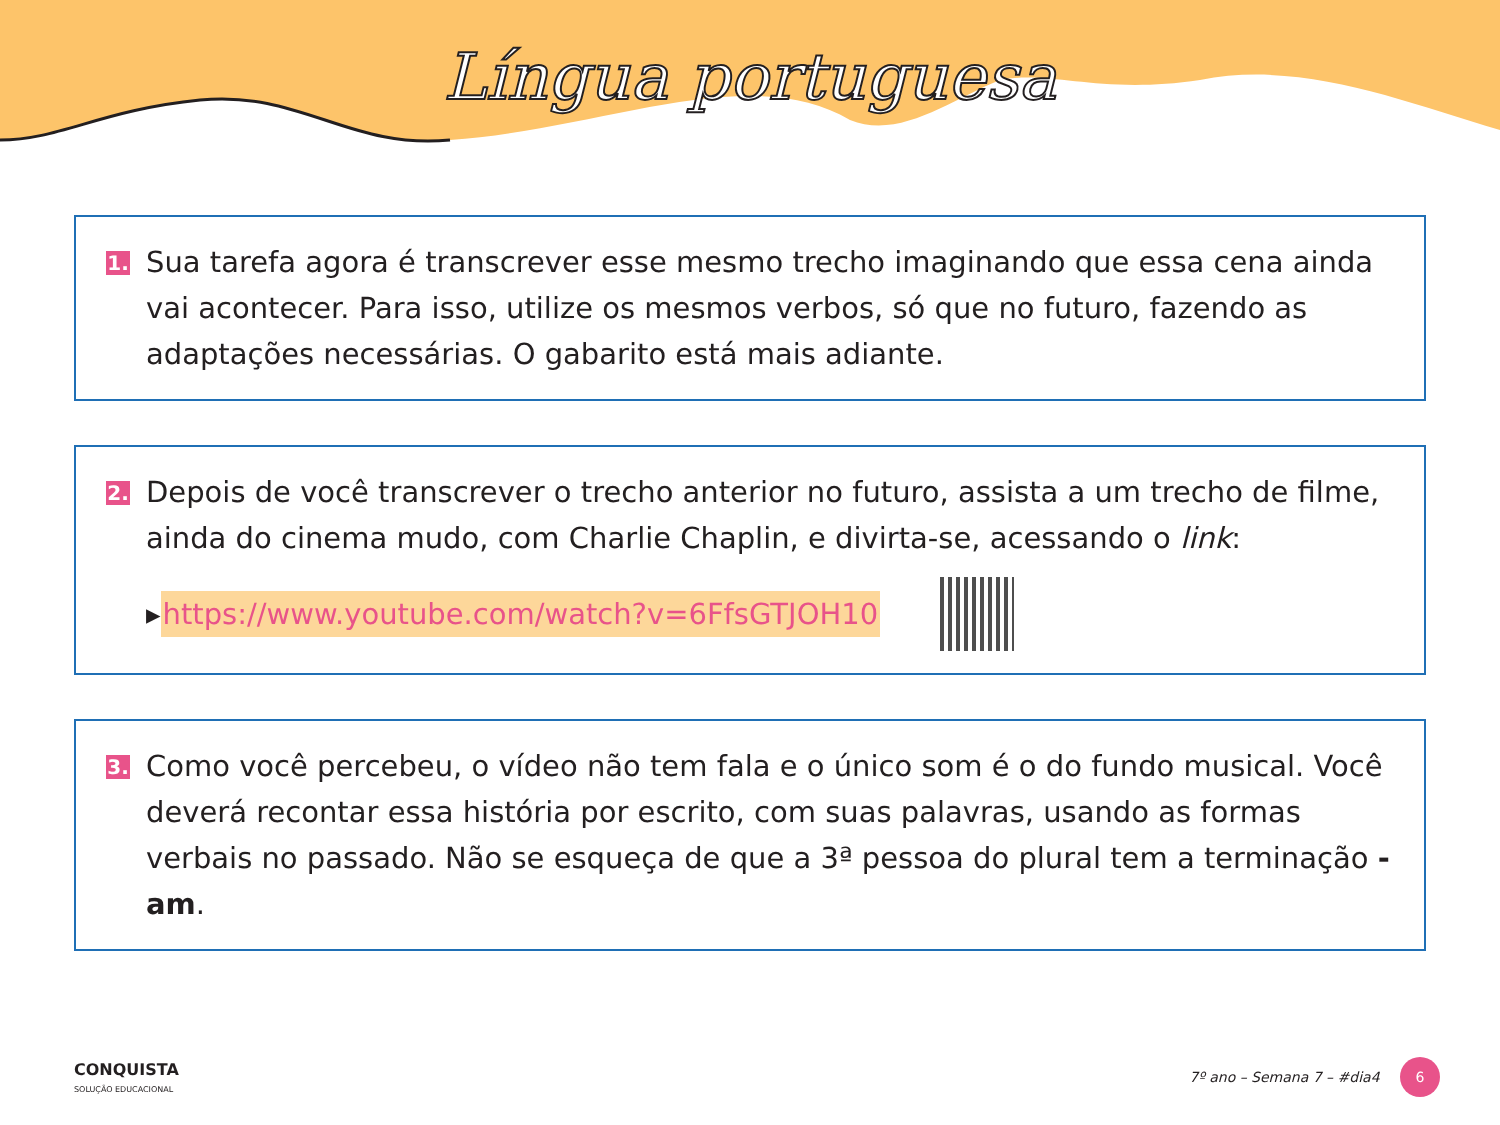Língua portuguesa
1.
Sua tarefa agora é transcrever esse mesmo trecho imaginando que essa cena ainda vai acontecer. Para isso, utilize os mesmos verbos, só que no futuro, fazendo as adaptações necessárias. O gabarito está mais adiante.
2.
Depois de você transcrever o trecho anterior no futuro, assista a um trecho de filme, ainda do cinema mudo, com Charlie Chaplin, e divirta-se, acessando o link:
▸ https://www.youtube.com/watch?v=6FfsGTJOH10
3.
Como você percebeu, o vídeo não tem fala e o único som é o do fundo musical. Você deverá recontar essa história por escrito, com suas palavras, usando as formas verbais no passado. Não se esqueça de que a 3ª pessoa do plural tem a terminação -am.
CONQUISTA
SOLUÇÃO EDUCACIONAL
7º ano – Semana 7 – #dia4 6